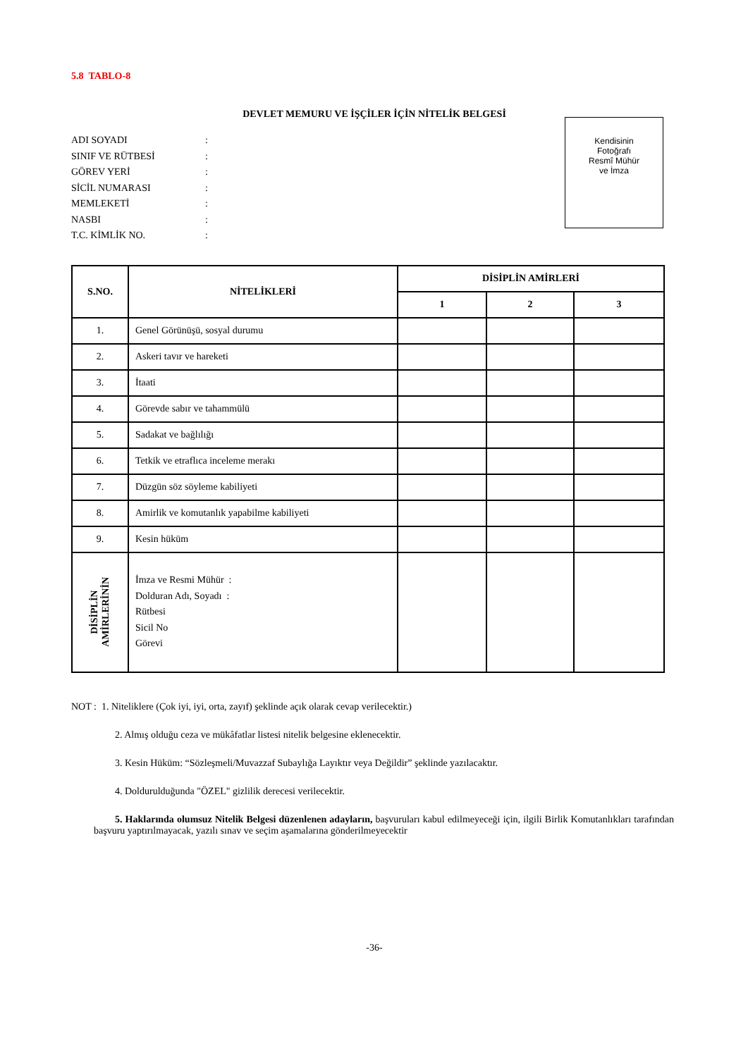5.8 TABLO-8
DEVLET MEMURU VE İŞÇİLER İÇİN NİTELİK BELGESİ
ADI SOYADI:
SINIF VE RÜTBESİ:
GÖREV YERİ:
SİCİL NUMARASI:
MEMLEKETİ:
NASBI:
T.C. KİMLİK NO.:
Kendisinin
Fotoğrafı
Resmî Mühür
ve İmza
| S.NO. | NİTELİKLERİ | DİSİPLİN AMİRLERİ | | |
| --- | --- | --- | --- | --- |
| | | 1 | 2 | 3 |
| 1. | Genel Görünüşü, sosyal durumu | | | |
| 2. | Askeri tavır ve hareketi | | | |
| 3. | İtaati | | | |
| 4. | Görevde sabır ve tahammülü | | | |
| 5. | Sadakat ve bağlılığı | | | |
| 6. | Tetkik ve etraflıca inceleme merakı | | | |
| 7. | Düzgün söz söyleme kabiliyeti | | | |
| 8. | Amirlik ve komutanlık yapabilme kabiliyeti | | | |
| 9. | Kesin hüküm | | | |
| DİSİPLİN AMİRLERİNİN | İmza ve Resmi Mühür : Dolduran Adı, Soyadı : Rütbesi Sicil No Görevi | | | |
NOT : 1. Niteliklere (Çok iyi, iyi, orta, zayıf) şeklinde açık olarak cevap verilecektir.)
2. Almış olduğu ceza ve mükâfatlar listesi nitelik belgesine eklenecektir.
3. Kesin Hüküm: “Sözleşmeli/Muvazzaf Subaylığa Layıktır veya Değildir” şeklinde yazılacaktır.
4. Doldurulduğunda "ÖZEL" gizlilik derecesi verilecektir.
5. Haklarında olumsuz Nitelik Belgesi düzenlenen adayların, başvuruları kabul edilmeyeceği için, ilgili Birlik Komutanlıkları tarafından başvuru yaptırılmayacak, yazılı sınav ve seçim aşamalarına gönderilmeyecektir
-36-